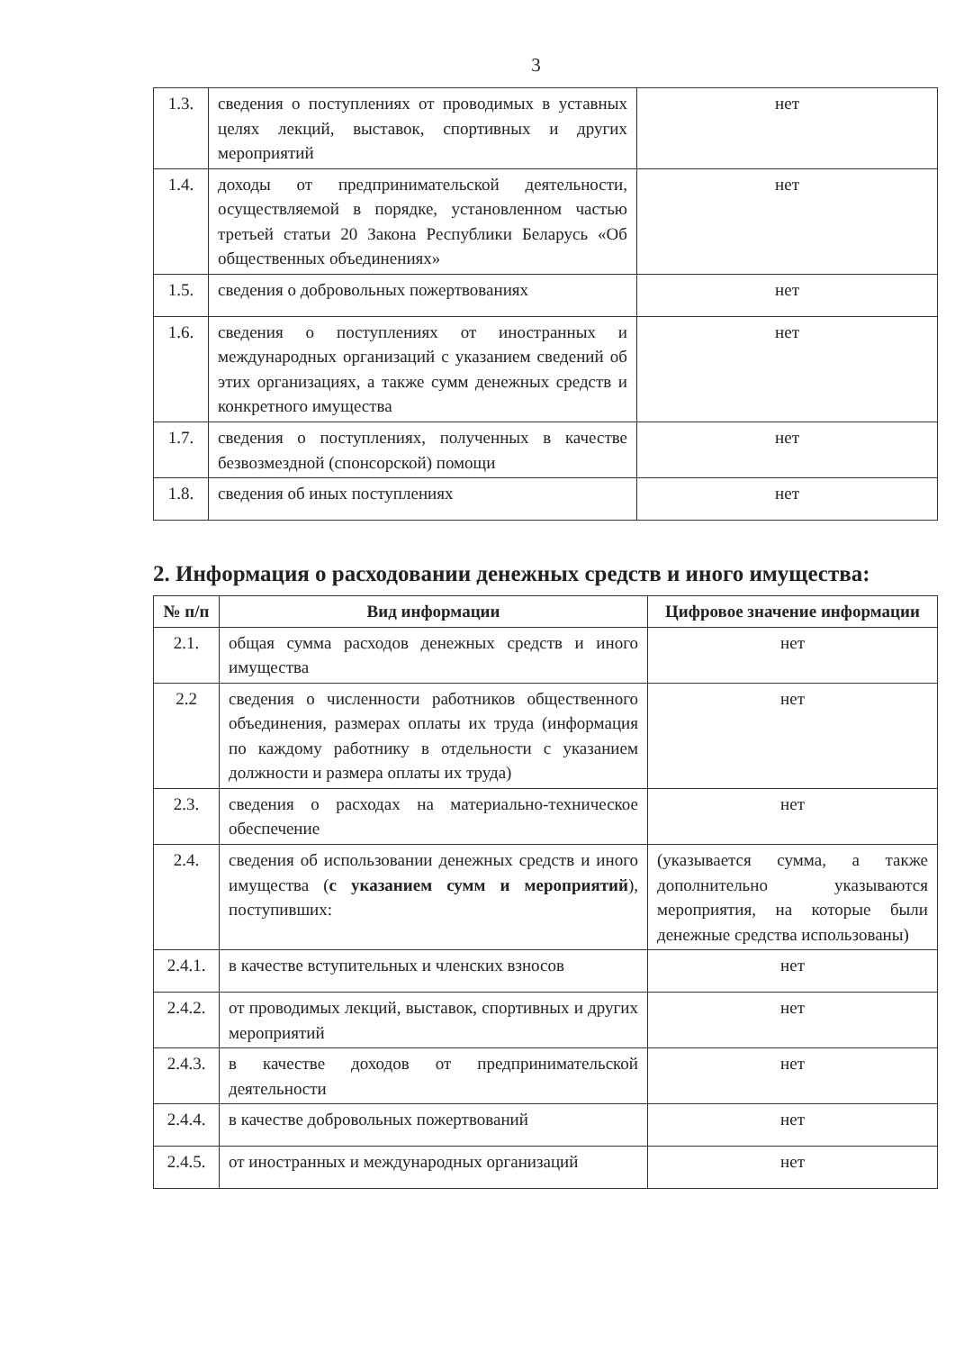3
| 1.3. | сведения о поступлениях от проводимых в уставных целях лекций, выставок, спортивных и других мероприятий | нет |
| 1.4. | доходы от предпринимательской деятельности, осуществляемой в порядке, установленном частью третьей статьи 20 Закона Республики Беларусь «Об общественных объединениях» | нет |
| 1.5. | сведения о добровольных пожертвованиях | нет |
| 1.6. | сведения о поступлениях от иностранных и международных организаций с указанием сведений об этих организациях, а также сумм денежных средств и конкретного имущества | нет |
| 1.7. | сведения о поступлениях, полученных в качестве безвозмездной (спонсорской) помощи | нет |
| 1.8. | сведения об иных поступлениях | нет |
2. Информация о расходовании денежных средств и иного имущества:
| № п/п | Вид информации | Цифровое значение информации |
| --- | --- | --- |
| 2.1. | общая сумма расходов денежных средств и иного имущества | нет |
| 2.2 | сведения о численности работников общественного объединения, размерах оплаты их труда (информация по каждому работнику в отдельности с указанием должности и размера оплаты их труда) | нет |
| 2.3. | сведения о расходах на материально-техническое обеспечение | нет |
| 2.4. | сведения об использовании денежных средств и иного имущества ( с указанием сумм и мероприятий ), поступивших: | (указывается сумма, а также дополнительно указываются мероприятия, на которые были денежные средства использованы) |
| 2.4.1. | в качестве вступительных и членских взносов | нет |
| 2.4.2. | от проводимых лекций, выставок, спортивных и других мероприятий | нет |
| 2.4.3. | в качестве доходов от предпринимательской деятельности | нет |
| 2.4.4. | в качестве добровольных пожертвований | нет |
| 2.4.5. | от иностранных и международных организаций | нет |